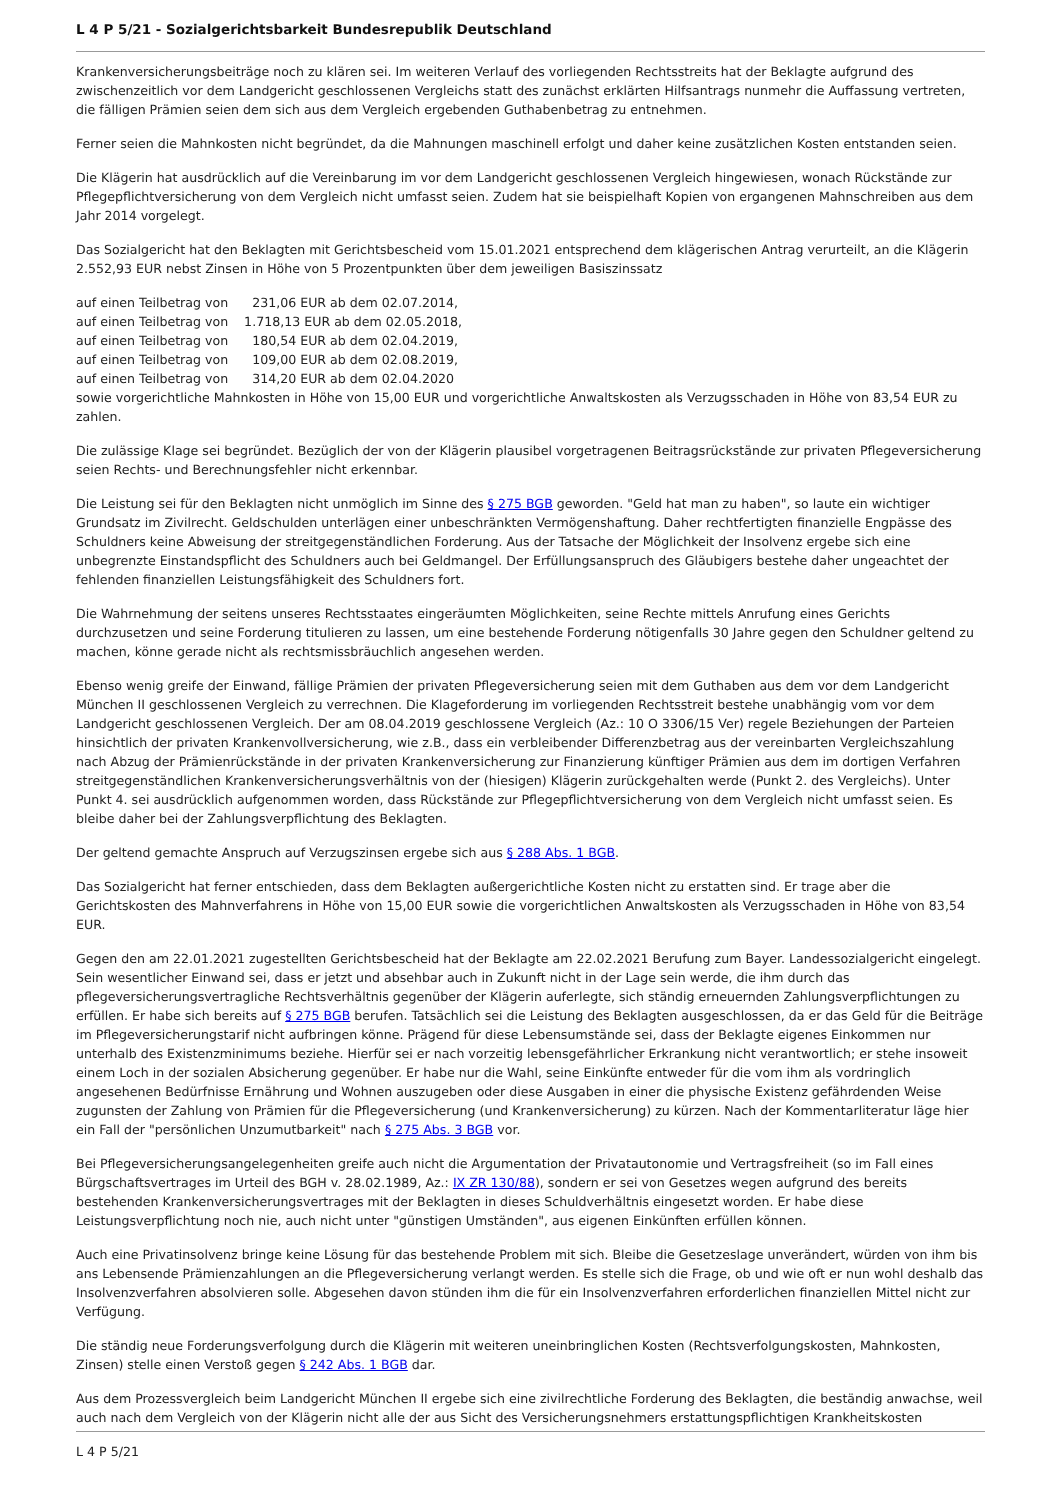L 4 P 5/21 - Sozialgerichtsbarkeit Bundesrepublik Deutschland
Krankenversicherungsbeiträge noch zu klären sei. Im weiteren Verlauf des vorliegenden Rechtsstreits hat der Beklagte aufgrund des zwischenzeitlich vor dem Landgericht geschlossenen Vergleichs statt des zunächst erklärten Hilfsantrags nunmehr die Auffassung vertreten, die fälligen Prämien seien dem sich aus dem Vergleich ergebenden Guthabenbetrag zu entnehmen.
Ferner seien die Mahnkosten nicht begründet, da die Mahnungen maschinell erfolgt und daher keine zusätzlichen Kosten entstanden seien.
Die Klägerin hat ausdrücklich auf die Vereinbarung im vor dem Landgericht geschlossenen Vergleich hingewiesen, wonach Rückstände zur Pflegepflichtversicherung von dem Vergleich nicht umfasst seien. Zudem hat sie beispielhaft Kopien von ergangenen Mahnschreiben aus dem Jahr 2014 vorgelegt.
Das Sozialgericht hat den Beklagten mit Gerichtsbescheid vom 15.01.2021 entsprechend dem klägerischen Antrag verurteilt, an die Klägerin 2.552,93 EUR nebst Zinsen in Höhe von 5 Prozentpunkten über dem jeweiligen Basiszinssatz
auf einen Teilbetrag von      231,06 EUR ab dem 02.07.2014,
auf einen Teilbetrag von    1.718,13 EUR ab dem 02.05.2018,
auf einen Teilbetrag von      180,54 EUR ab dem 02.04.2019,
auf einen Teilbetrag von      109,00 EUR ab dem 02.08.2019,
auf einen Teilbetrag von      314,20 EUR ab dem 02.04.2020
sowie vorgerichtliche Mahnkosten in Höhe von 15,00 EUR und vorgerichtliche Anwaltskosten als Verzugsschaden in Höhe von 83,54 EUR zu zahlen.
Die zulässige Klage sei begründet. Bezüglich der von der Klägerin plausibel vorgetragenen Beitragsrückstände zur privaten Pflegeversicherung seien Rechts- und Berechnungsfehler nicht erkennbar.
Die Leistung sei für den Beklagten nicht unmöglich im Sinne des § 275 BGB geworden. "Geld hat man zu haben", so laute ein wichtiger Grundsatz im Zivilrecht. Geldschulden unterlägen einer unbeschränkten Vermögenshaftung. Daher rechtfertigten finanzielle Engpässe des Schuldners keine Abweisung der streitgegenständlichen Forderung. Aus der Tatsache der Möglichkeit der Insolvenz ergebe sich eine unbegrenzte Einstandspflicht des Schuldners auch bei Geldmangel. Der Erfüllungsanspruch des Gläubigers bestehe daher ungeachtet der fehlenden finanziellen Leistungsfähigkeit des Schuldners fort.
Die Wahrnehmung der seitens unseres Rechtsstaates eingeräumten Möglichkeiten, seine Rechte mittels Anrufung eines Gerichts durchzusetzen und seine Forderung titulieren zu lassen, um eine bestehende Forderung nötigenfalls 30 Jahre gegen den Schuldner geltend zu machen, könne gerade nicht als rechtsmissbräuchlich angesehen werden.
Ebenso wenig greife der Einwand, fällige Prämien der privaten Pflegeversicherung seien mit dem Guthaben aus dem vor dem Landgericht München II geschlossenen Vergleich zu verrechnen. Die Klageforderung im vorliegenden Rechtsstreit bestehe unabhängig vom vor dem Landgericht geschlossenen Vergleich. Der am 08.04.2019 geschlossene Vergleich (Az.: 10 O 3306/15 Ver) regele Beziehungen der Parteien hinsichtlich der privaten Krankenvollversicherung, wie z.B., dass ein verbleibender Differenzbetrag aus der vereinbarten Vergleichszahlung nach Abzug der Prämienrückstände in der privaten Krankenversicherung zur Finanzierung künftiger Prämien aus dem im dortigen Verfahren streitgegenständlichen Krankenversicherungsverhältnis von der (hiesigen) Klägerin zurückgehalten werde (Punkt 2. des Vergleichs). Unter Punkt 4. sei ausdrücklich aufgenommen worden, dass Rückstände zur Pflegepflichtversicherung von dem Vergleich nicht umfasst seien. Es bleibe daher bei der Zahlungsverpflichtung des Beklagten.
Der geltend gemachte Anspruch auf Verzugszinsen ergebe sich aus § 288 Abs. 1 BGB.
Das Sozialgericht hat ferner entschieden, dass dem Beklagten außergerichtliche Kosten nicht zu erstatten sind. Er trage aber die Gerichtskosten des Mahnverfahrens in Höhe von 15,00 EUR sowie die vorgerichtlichen Anwaltskosten als Verzugsschaden in Höhe von 83,54 EUR.
Gegen den am 22.01.2021 zugestellten Gerichtsbescheid hat der Beklagte am 22.02.2021 Berufung zum Bayer. Landessozialgericht eingelegt. Sein wesentlicher Einwand sei, dass er jetzt und absehbar auch in Zukunft nicht in der Lage sein werde, die ihm durch das pflegeversicherungsvertragliche Rechtsverhältnis gegenüber der Klägerin auferlegte, sich ständig erneuernden Zahlungsverpflichtungen zu erfüllen. Er habe sich bereits auf § 275 BGB berufen. Tatsächlich sei die Leistung des Beklagten ausgeschlossen, da er das Geld für die Beiträge im Pflegeversicherungstarif nicht aufbringen könne. Prägend für diese Lebensumstände sei, dass der Beklagte eigenes Einkommen nur unterhalb des Existenzminimums beziehe. Hierfür sei er nach vorzeitig lebensgefährlicher Erkrankung nicht verantwortlich; er stehe insoweit einem Loch in der sozialen Absicherung gegenüber. Er habe nur die Wahl, seine Einkünfte entweder für die vom ihm als vordringlich angesehenen Bedürfnisse Ernährung und Wohnen auszugeben oder diese Ausgaben in einer die physische Existenz gefährdenden Weise zugunsten der Zahlung von Prämien für die Pflegeversicherung (und Krankenversicherung) zu kürzen. Nach der Kommentarliteratur läge hier ein Fall der "persönlichen Unzumutbarkeit" nach § 275 Abs. 3 BGB vor.
Bei Pflegeversicherungsangelegenheiten greife auch nicht die Argumentation der Privatautonomie und Vertragsfreiheit (so im Fall eines Bürgschaftsvertrages im Urteil des BGH v. 28.02.1989, Az.: IX ZR 130/88), sondern er sei von Gesetzes wegen aufgrund des bereits bestehenden Krankenversicherungsvertrages mit der Beklagten in dieses Schuldverhältnis eingesetzt worden. Er habe diese Leistungsverpflichtung noch nie, auch nicht unter "günstigen Umständen", aus eigenen Einkünften erfüllen können.
Auch eine Privatinsolvenz bringe keine Lösung für das bestehende Problem mit sich. Bleibe die Gesetzeslage unverändert, würden von ihm bis ans Lebensende Prämienzahlungen an die Pflegeversicherung verlangt werden. Es stelle sich die Frage, ob und wie oft er nun wohl deshalb das Insolvenzverfahren absolvieren solle. Abgesehen davon stünden ihm die für ein Insolvenzverfahren erforderlichen finanziellen Mittel nicht zur Verfügung.
Die ständig neue Forderungsverfolgung durch die Klägerin mit weiteren uneinbringlichen Kosten (Rechtsverfolgungskosten, Mahnkosten, Zinsen) stelle einen Verstoß gegen § 242 Abs. 1 BGB dar.
Aus dem Prozessvergleich beim Landgericht München II ergebe sich eine zivilrechtliche Forderung des Beklagten, die beständig anwachse, weil auch nach dem Vergleich von der Klägerin nicht alle der aus Sicht des Versicherungsnehmers erstattungspflichtigen Krankheitskosten
L 4 P 5/21